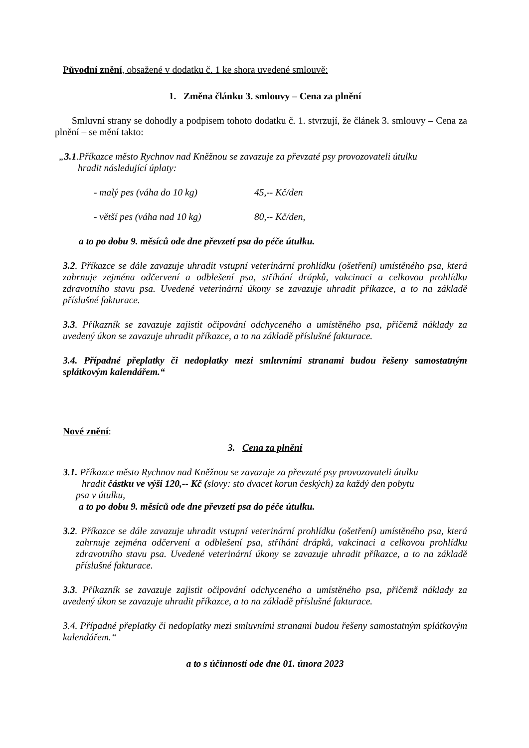Původní znění, obsažené v dodatku č. 1 ke shora uvedené smlouvě:
1. Změna článku 3. smlouvy – Cena za plnění
Smluvní strany se dohodly a podpisem tohoto dodatku č. 1. stvrzují, že článek 3. smlouvy – Cena za plnění – se mění takto:
„3.1.Příkazce město Rychnov nad Kněžnou se zavazuje za převzaté psy provozovateli útulku
hradit následující úplaty:
- malý pes (váha do 10 kg) 45,-- Kč/den
- větší pes (váha nad 10 kg) 80,-- Kč/den,
a to po dobu 9. měsíců ode dne převzetí psa do péče útulku.
3.2. Příkazce se dále zavazuje uhradit vstupní veterinární prohlídku (ošetření) umístěného psa, která zahrnuje zejména odčervení a odblešení psa, stříhání drápků, vakcinaci a celkovou prohlídku zdravotního stavu psa. Uvedené veterinární úkony se zavazuje uhradit příkazce, a to na základě příslušné fakturace.
3.3. Příkazník se zavazuje zajistit očipování odchyceného a umístěného psa, přičemž náklady za uvedený úkon se zavazuje uhradit příkazce, a to na základě příslušné fakturace.
3.4. Případné přeplatky či nedoplatky mezi smluvními stranami budou řešeny samostatným splátkovým kalendářem.“
Nové znění:
3. Cena za plnění
3.1. Příkazce město Rychnov nad Kněžnou se zavazuje za převzaté psy provozovateli útulku
hradit částku ve výši 120,-- Kč (slovy: sto dvacet korun českých) za každý den pobytu
psa v útulku,
a to po dobu 9. měsíců ode dne převzetí psa do péče útulku.
3.2. Příkazce se dále zavazuje uhradit vstupní veterinární prohlídku (ošetření) umístěného psa, která zahrnuje zejména odčervení a odblešení psa, stříhání drápků, vakcinaci a celkovou prohlídku zdravotního stavu psa. Uvedené veterinární úkony se zavazuje uhradit příkazce, a to na základě příslušné fakturace.
3.3. Příkazník se zavazuje zajistit očipování odchyceného a umístěného psa, přičemž náklady za uvedený úkon se zavazuje uhradit příkazce, a to na základě příslušné fakturace.
3.4. Případné přeplatky či nedoplatky mezi smluvními stranami budou řešeny samostatným splátkovým kalendářem.“
a to s účinností ode dne 01. února 2023